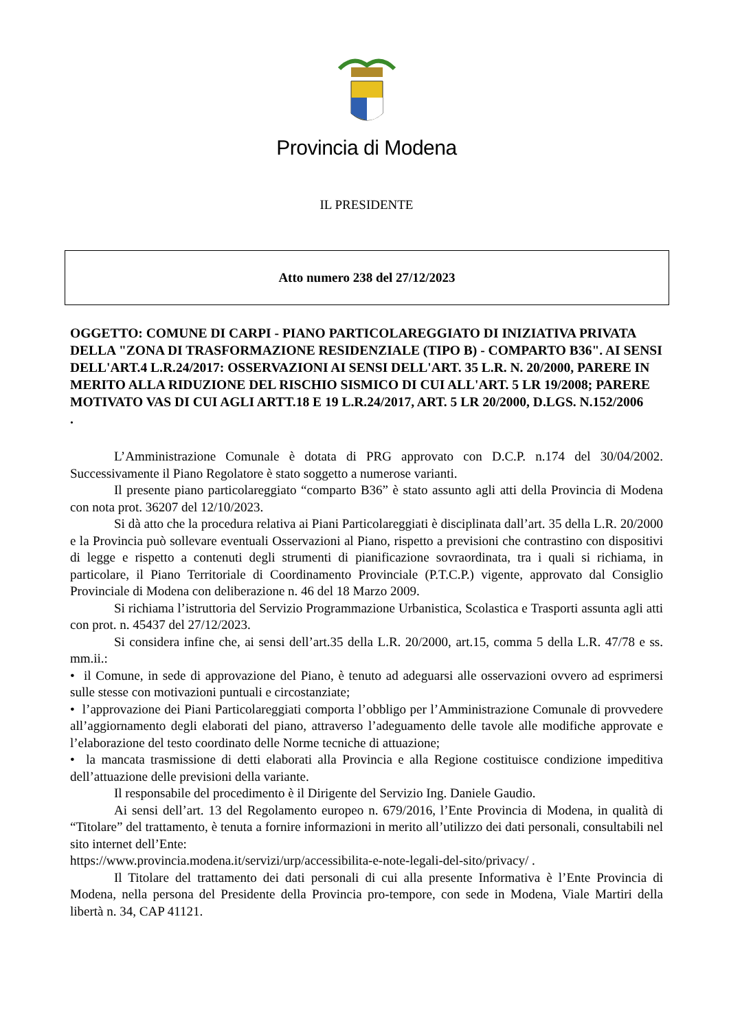Provincia di Modena
IL PRESIDENTE
Atto numero 238 del 27/12/2023
OGGETTO: COMUNE DI CARPI - PIANO PARTICOLAREGGIATO DI INIZIATIVA PRIVATA DELLA "ZONA DI TRASFORMAZIONE RESIDENZIALE (TIPO B) - COMPARTO B36". AI SENSI DELL'ART.4 L.R.24/2017: OSSERVAZIONI AI SENSI DELL'ART. 35 L.R. N. 20/2000, PARERE IN MERITO ALLA RIDUZIONE DEL RISCHIO SISMICO DI CUI ALL'ART. 5 LR 19/2008; PARERE MOTIVATO VAS DI CUI AGLI ARTT.18 E 19 L.R.24/2017, ART. 5 LR 20/2000, D.LGS. N.152/2006
.
L’Amministrazione Comunale è dotata di PRG approvato con D.C.P. n.174 del 30/04/2002. Successivamente il Piano Regolatore è stato soggetto a numerose varianti.
Il presente piano particolareggiato “comparto B36” è stato assunto agli atti della Provincia di Modena con nota prot. 36207 del 12/10/2023.
Si dà atto che la procedura relativa ai Piani Particolareggiati è disciplinata dall’art. 35 della L.R. 20/2000 e la Provincia può sollevare eventuali Osservazioni al Piano, rispetto a previsioni che contrastino con dispositivi di legge e rispetto a contenuti degli strumenti di pianificazione sovraordinata, tra i quali si richiama, in particolare, il Piano Territoriale di Coordinamento Provinciale (P.T.C.P.) vigente, approvato dal Consiglio Provinciale di Modena con deliberazione n. 46 del 18 Marzo 2009.
Si richiama l’istruttoria del Servizio Programmazione Urbanistica, Scolastica e Trasporti assunta agli atti con prot. n. 45437 del 27/12/2023.
Si considera infine che, ai sensi dell’art.35 della L.R. 20/2000, art.15, comma 5 della L.R. 47/78 e ss. mm.ii.:
• il Comune, in sede di approvazione del Piano, è tenuto ad adeguarsi alle osservazioni ovvero ad esprimersi sulle stesse con motivazioni puntuali e circostanziate;
• l’approvazione dei Piani Particolareggiati comporta l’obbligo per l’Amministrazione Comunale di provvedere all’aggiornamento degli elaborati del piano, attraverso l’adeguamento delle tavole alle modifiche approvate e l’elaborazione del testo coordinato delle Norme tecniche di attuazione;
• la mancata trasmissione di detti elaborati alla Provincia e alla Regione costituisce condizione impeditiva dell’attuazione delle previsioni della variante.
Il responsabile del procedimento è il Dirigente del Servizio Ing. Daniele Gaudio.
Ai sensi dell’art. 13 del Regolamento europeo n. 679/2016, l’Ente Provincia di Modena, in qualità di “Titolare” del trattamento, è tenuta a fornire informazioni in merito all’utilizzo dei dati personali, consultabili nel sito internet dell’Ente:
https://www.provincia.modena.it/servizi/urp/accessibilita-e-note-legali-del-sito/privacy/ .
Il Titolare del trattamento dei dati personali di cui alla presente Informativa è l’Ente Provincia di Modena, nella persona del Presidente della Provincia pro-tempore, con sede in Modena, Viale Martiri della libertà n. 34, CAP 41121.